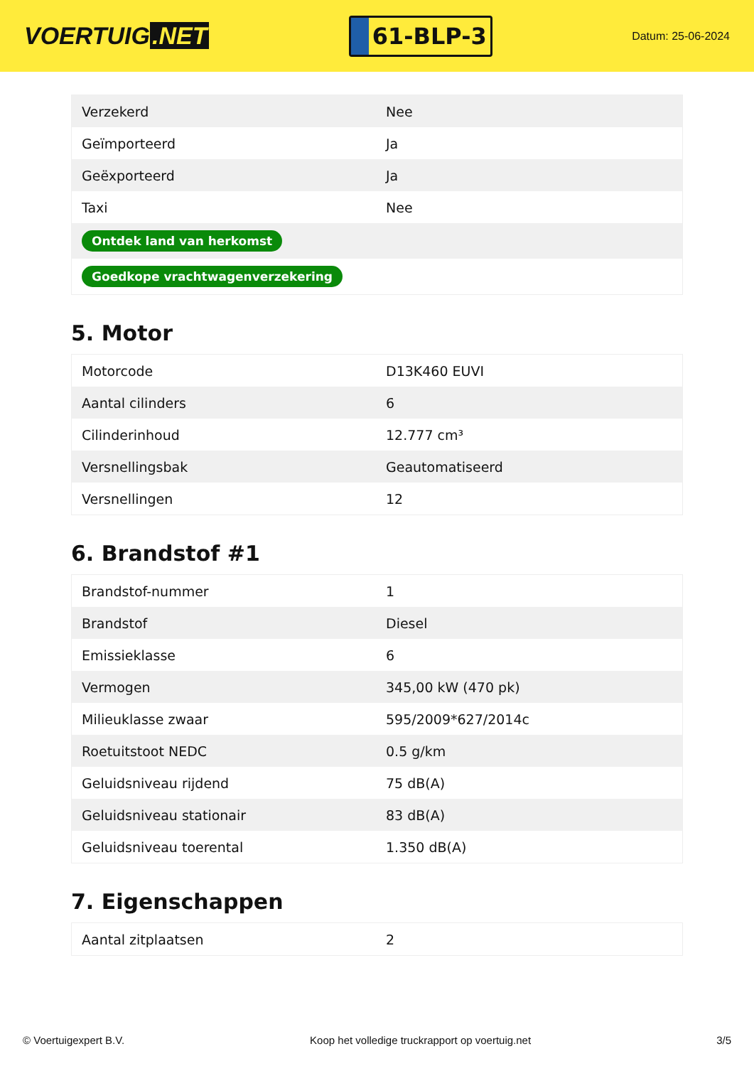VOERTUIG.NET
61-BLP-3
Datum: 25-06-2024
| Verzekerd | Nee |
| Geïmporteerd | Ja |
| Geëxporteerd | Ja |
| Taxi | Nee |
| Ontdek land van herkomst | |
| Goedkope vrachtwagenverzekering | |
5. Motor
| Motorcode | D13K460 EUVI |
| Aantal cilinders | 6 |
| Cilinderinhoud | 12.777 cm³ |
| Versnellingsbak | Geautomatiseerd |
| Versnellingen | 12 |
6. Brandstof #1
| Brandstof-nummer | 1 |
| Brandstof | Diesel |
| Emissieklasse | 6 |
| Vermogen | 345,00 kW (470 pk) |
| Milieuklasse zwaar | 595/2009*627/2014c |
| Roetuitstoot NEDC | 0.5 g/km |
| Geluidsniveau rijdend | 75 dB(A) |
| Geluidsniveau stationair | 83 dB(A) |
| Geluidsniveau toerental | 1.350 dB(A) |
7. Eigenschappen
| Aantal zitplaatsen | 2 |
© Voertuigexpert B.V. Koop het volledige truckrapport op voertuig.net 3/5